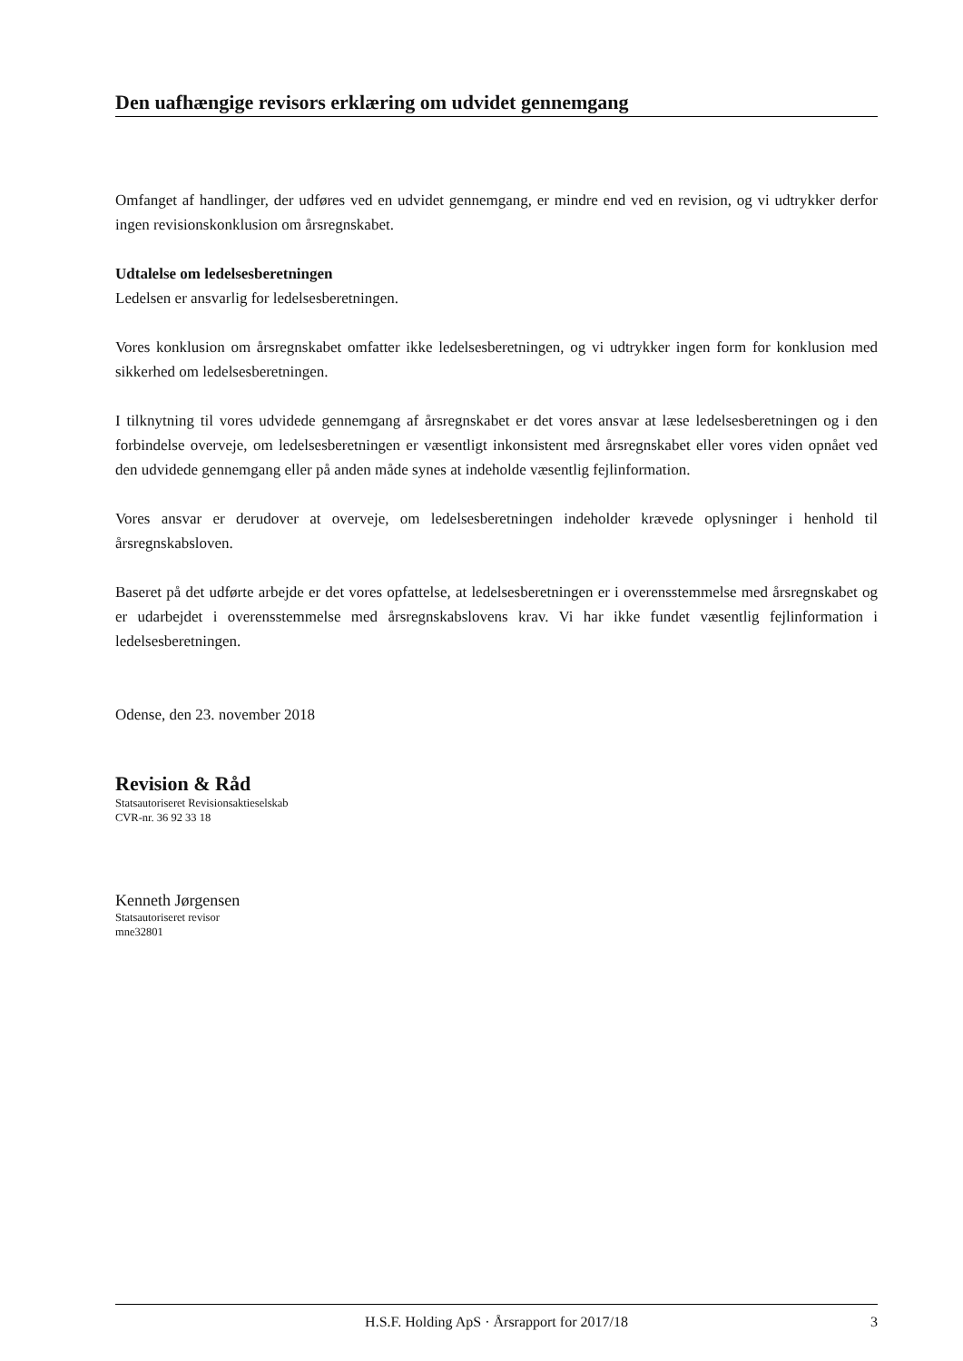Den uafhængige revisors erklæring om udvidet gennemgang
Omfanget af handlinger, der udføres ved en udvidet gennemgang, er mindre end ved en revision, og vi udtrykker derfor ingen revisionskonklusion om årsregnskabet.
Udtalelse om ledelsesberetningen
Ledelsen er ansvarlig for ledelsesberetningen.
Vores konklusion om årsregnskabet omfatter ikke ledelsesberetningen, og vi udtrykker ingen form for konklusion med sikkerhed om ledelsesberetningen.
I tilknytning til vores udvidede gennemgang af årsregnskabet er det vores ansvar at læse ledelsesberetningen og i den forbindelse overveje, om ledelsesberetningen er væsentligt inkonsistent med årsregnskabet eller vores viden opnået ved den udvidede gennemgang eller på anden måde synes at indeholde væsentlig fejlinformation.
Vores ansvar er derudover at overveje, om ledelsesberetningen indeholder krævede oplysninger i henhold til årsregnskabsloven.
Baseret på det udførte arbejde er det vores opfattelse, at ledelsesberetningen er i overensstemmelse med årsregnskabet og er udarbejdet i overensstemmelse med årsregnskabslovens krav. Vi har ikke fundet væsentlig fejlinformation i ledelsesberetningen.
Odense, den 23. november 2018
Revision & Råd
Statsautoriseret Revisionsaktieselskab
CVR-nr. 36 92 33 18
Kenneth Jørgensen
Statsautoriseret revisor
mne32801
H.S.F. Holding ApS · Årsrapport for 2017/18 3